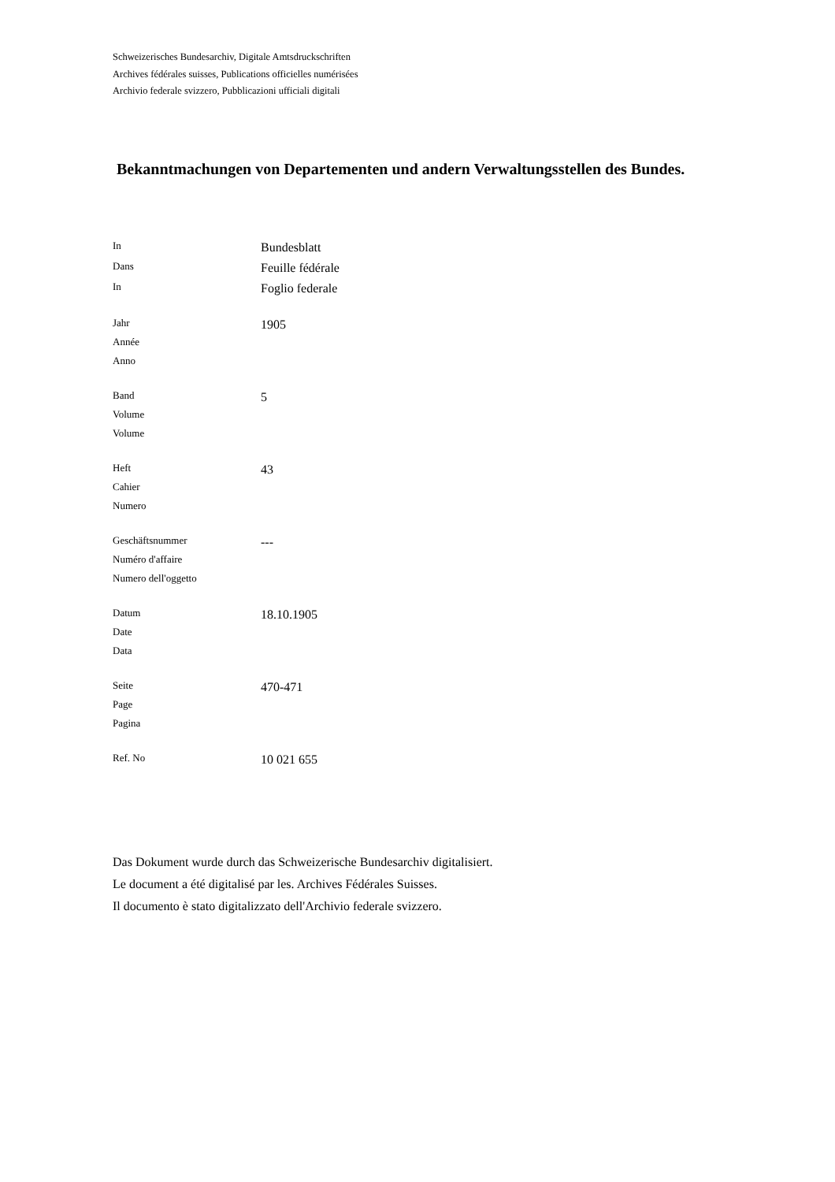Schweizerisches Bundesarchiv, Digitale Amtsdruckschriften
Archives fédérales suisses, Publications officielles numérisées
Archivio federale svizzero, Pubblicazioni ufficiali digitali
Bekanntmachungen von Departementen und andern Verwaltungsstellen des Bundes.
| In | Bundesblatt |
| Dans | Feuille fédérale |
| In | Foglio federale |
| Jahr Année Anno | 1905 |
| Band Volume Volume | 5 |
| Heft Cahier Numero | 43 |
| Geschäftsnummer Numéro d'affaire Numero dell'oggetto | --- |
| Datum Date Data | 18.10.1905 |
| Seite Page Pagina | 470-471 |
| Ref. No | 10 021 655 |
Das Dokument wurde durch das Schweizerische Bundesarchiv digitalisiert.
Le document a été digitalisé par les. Archives Fédérales Suisses.
Il documento è stato digitalizzato dell'Archivio federale svizzero.